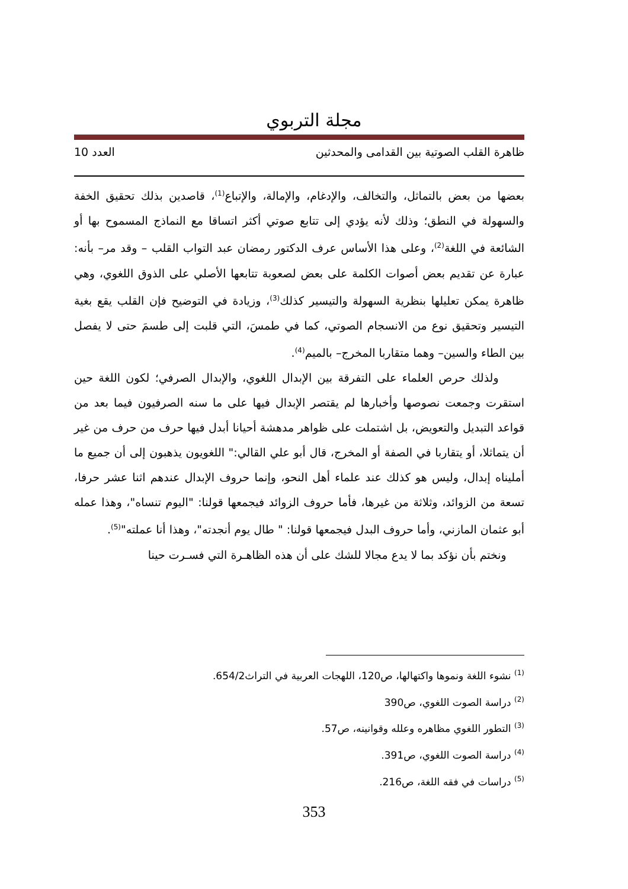مجلة التربوي
ظاهرة القلب الصوتية بين القدامى والمحدثين العدد 10
بعضها من بعض بالتماثل، والتخالف، والإدغام، والإمالة، والإتباع<sup>(1)</sup>، قاصدين بذلك تحقيق الخفة والسهولة في النطق؛ وذلك لأنه يؤدي إلى تتابع صوتي أكثر اتساقا مع النماذج المسموح بها أو الشائعة في اللغة<sup>(2)</sup>، وعلى هذا الأساس عرف الدكتور رمضان عبد التواب القلب – وقد مر– بأنه: عبارة عن تقديم بعض أصوات الكلمة على بعض لصعوبة تتابعها الأصلي على الذوق اللغوي، وهي ظاهرة يمكن تعليلها بنظرية السهولة والتيسير كذلك<sup>(3)</sup>، وزيادة في التوضيح فإن القلب يقع بغية التيسير وتحقيق نوع من الانسجام الصوتي، كما في طمسَ، التي قلبت إلى طسمَ حتى لا يفصل بين الطاء والسين– وهما متقاربا المخرج– بالميم<sup>(4)</sup>.
ولذلك حرص العلماء على التفرقة بين الإبدال اللغوي، والإبدال الصرفي؛ لكون اللغة حين استقرت وجمعت نصوصها وأخبارها لم يقتصر الإبدال فيها على ما سنه الصرفيون فيما بعد من قواعد التبديل والتعويض، بل اشتملت على ظواهر مدهشة أحيانا أبدل فيها حرف من حرف من غير أن يتماثلا، أو يتقاربا في الصفة أو المخرج، قال أبو علي القالي:" اللغويون يذهبون إلى أن جميع ما أمليناه إبدال، وليس هو كذلك عند علماء أهل النحو، وإنما حروف الإبدال عندهم اثنا عشر حرفا، تسعة من الزوائد، وثلاثة من غيرها، فأما حروف الزوائد فيجمعها قولنا: "اليوم تنساه"، وهذا عمله أبو عثمان المازني، وأما حروف البدل فيجمعها قولنا: " طال يوم أنجدته"، وهذا أنا عملته"<sup>(5)</sup>.
ونختم بأن نؤكد بما لا يدع مجالا للشك على أن هذه الظاهـرة التي فسـرت حينا
<sup>(1)</sup> نشوء اللغة ونموها واكتهالها، ص120، اللهجات العربية في التراث654/2.
<sup>(2)</sup> دراسة الصوت اللغوي، ص390
<sup>(3)</sup> التطور اللغوي مظاهره وعلله وقوانينه، ص57.
<sup>(4)</sup> دراسة الصوت اللغوي، ص391.
<sup>(5)</sup> دراسات في فقه اللغة، ص216.
353